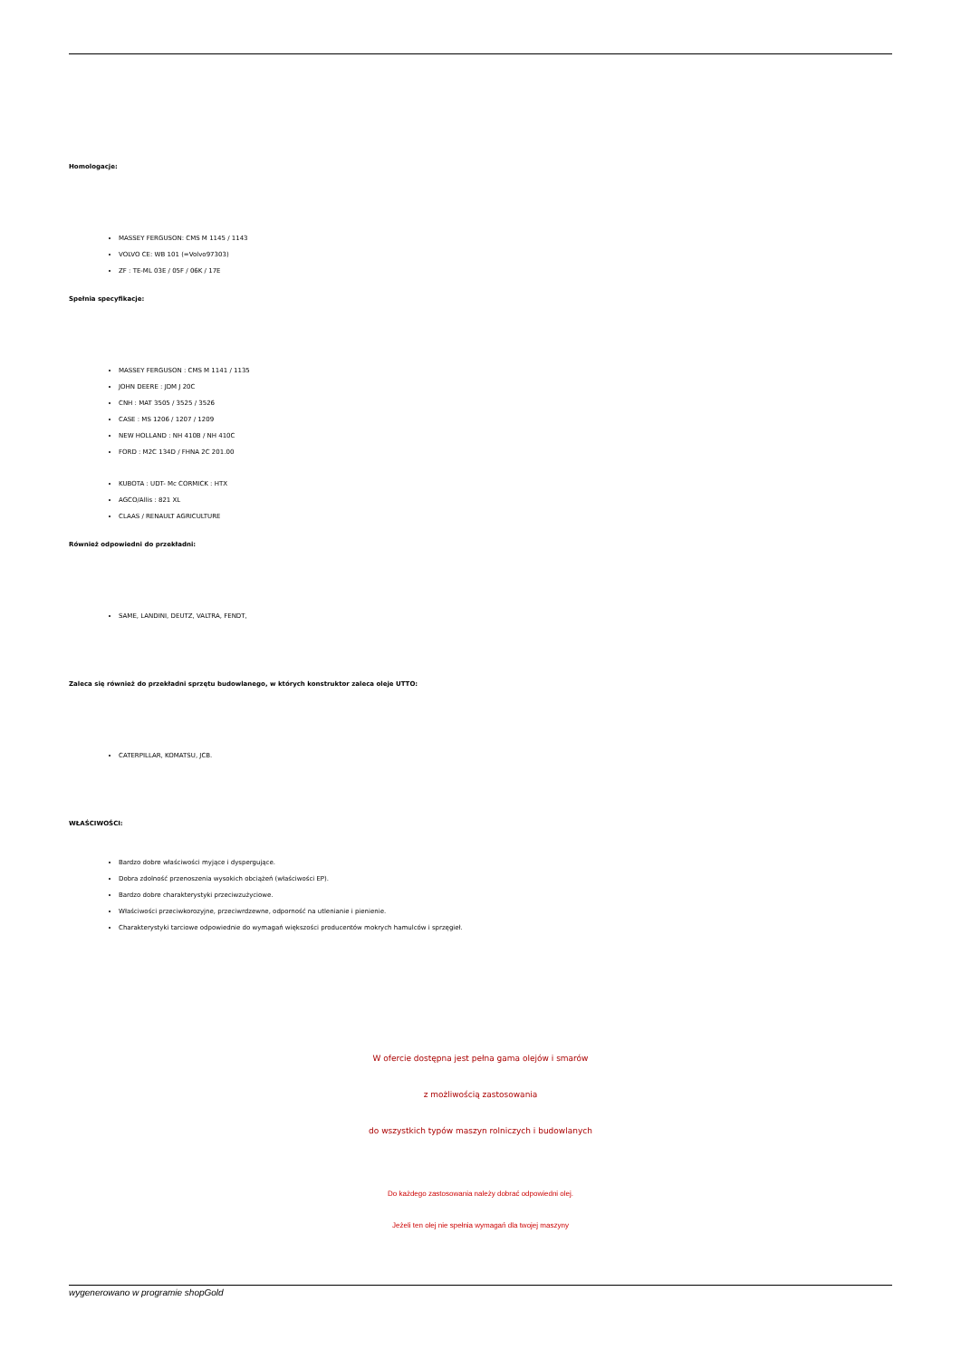Homologacje:
MASSEY FERGUSON: CMS M 1145 / 1143
VOLVO CE: WB 101 (=Volvo97303)
ZF : TE-ML 03E / 05F / 06K / 17E
Spełnia specyfikacje:
MASSEY FERGUSON : CMS M 1141 / 1135
JOHN DEERE : JDM J 20C
CNH : MAT 3505 / 3525 / 3526
CASE : MS 1206 / 1207 / 1209
NEW HOLLAND : NH 410B / NH 410C
FORD : M2C 134D / FHNA 2C 201.00
KUBOTA : UDT- Mc CORMICK : HTX
AGCO/Allis : 821 XL
CLAAS / RENAULT AGRICULTURE
Również odpowiedni do przekładni:
SAME, LANDINI, DEUTZ, VALTRA, FENDT,
Zaleca się również do przekładni sprzętu budowlanego, w których konstruktor zaleca oleje UTTO:
CATERPILLAR, KOMATSU, JCB.
WŁAŚCIWOŚCI:
Bardzo dobre właściwości myjące i dyspergujące.
Dobra zdolność przenoszenia wysokich obciążeń (właściwości EP).
Bardzo dobre charakterystyki przeciwzużyciowe.
Właściwości przeciwkorozyjne, przeciwrdzewne, odporność na utlenianie i pienienie.
Charakterystyki tarciowe odpowiednie do wymagań większości producentów mokrych hamulców i sprzęgieł.
W ofercie dostępna jest pełna gama olejów i smarów
z możliwością zastosowania
do wszystkich typów maszyn rolniczych i budowlanych
Do każdego zastosowania należy dobrać odpowiedni olej.
Jeżeli ten olej nie spełnia wymagań dla twojej maszyny
wygenerowano w programie shopGold